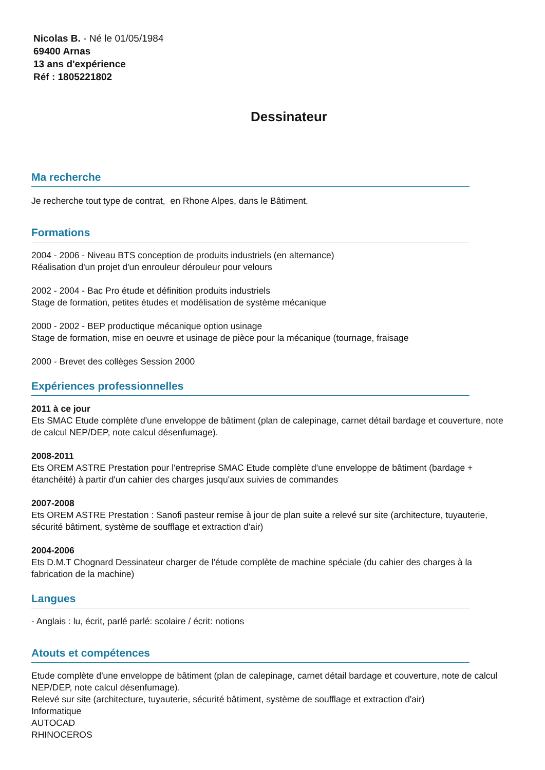Nicolas B. - Né le 01/05/1984
69400 Arnas
13 ans d'expérience
Réf : 1805221802
Dessinateur
Ma recherche
Je recherche tout type de contrat, en Rhone Alpes, dans le Bâtiment.
Formations
2004 - 2006 - Niveau BTS conception de produits industriels (en alternance)
Réalisation d'un projet d'un enrouleur dérouleur pour velours
2002 - 2004 - Bac Pro étude et définition produits industriels
Stage de formation, petites études et modélisation de système mécanique
2000 - 2002 - BEP productique mécanique option usinage
Stage de formation, mise en oeuvre et usinage de pièce pour la mécanique (tournage, fraisage
2000 - Brevet des collèges Session 2000
Expériences professionnelles
2011 à ce jour
Ets SMAC Etude complète d'une enveloppe de bâtiment (plan de calepinage, carnet détail bardage et couverture, note de calcul NEP/DEP, note calcul désenfumage).
2008-2011
Ets OREM ASTRE Prestation pour l'entreprise SMAC Etude complète d'une enveloppe de bâtiment (bardage + étanchéité) à partir d'un cahier des charges jusqu'aux suivies de commandes
2007-2008
Ets OREM ASTRE Prestation : Sanofi pasteur remise à jour de plan suite a relevé sur site (architecture, tuyauterie, sécurité bâtiment, système de soufflage et extraction d'air)
2004-2006
Ets D.M.T Chognard Dessinateur charger de l'étude complète de machine spéciale (du cahier des charges à la fabrication de la machine)
Langues
- Anglais : lu, écrit, parlé parlé: scolaire / écrit: notions
Atouts et compétences
Etude complète d'une enveloppe de bâtiment (plan de calepinage, carnet détail bardage et couverture, note de calcul NEP/DEP, note calcul désenfumage).
Relevé sur site (architecture, tuyauterie, sécurité bâtiment, système de soufflage et extraction d'air)
Informatique
AUTOCAD
RHINOCEROS